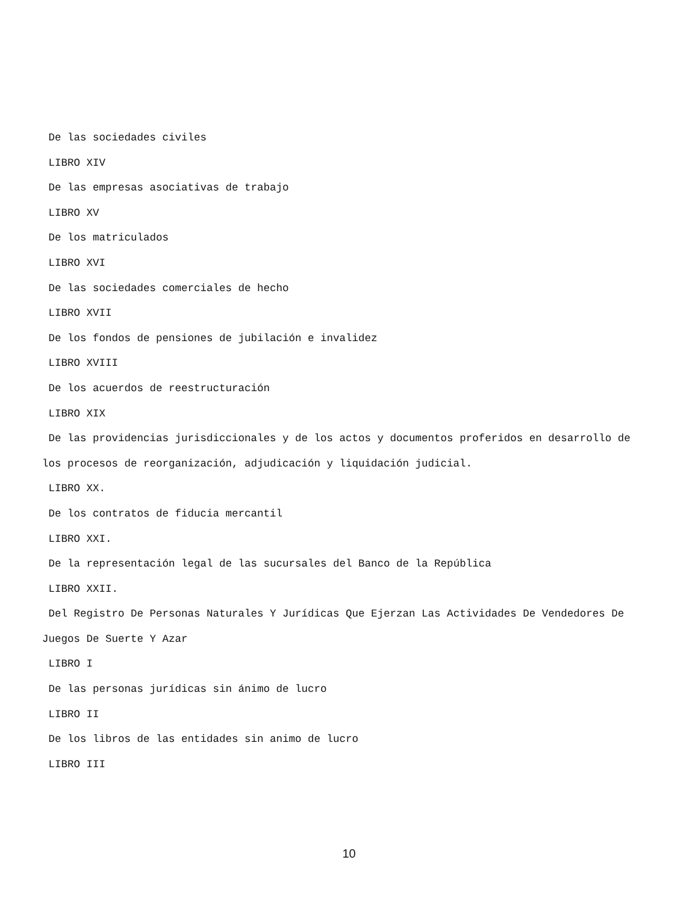De las sociedades civiles
LIBRO XIV
De las empresas asociativas de trabajo
LIBRO XV
De los matriculados
LIBRO XVI
De las sociedades comerciales de hecho
LIBRO XVII
De los fondos de pensiones de jubilación e invalidez
LIBRO XVIII
De los acuerdos de reestructuración
LIBRO XIX
De las providencias jurisdiccionales y de los actos y documentos proferidos en desarrollo de los procesos de reorganización, adjudicación y liquidación judicial.
LIBRO XX.
De los contratos de fiducia mercantil
LIBRO XXI.
De la representación legal de las sucursales del Banco de la República
LIBRO XXII.
Del Registro De Personas Naturales Y Jurídicas Que Ejerzan Las Actividades De Vendedores De Juegos De Suerte Y Azar
LIBRO I
De las personas jurídicas sin ánimo de lucro
LIBRO II
De los libros de las entidades sin animo de lucro
LIBRO III
10